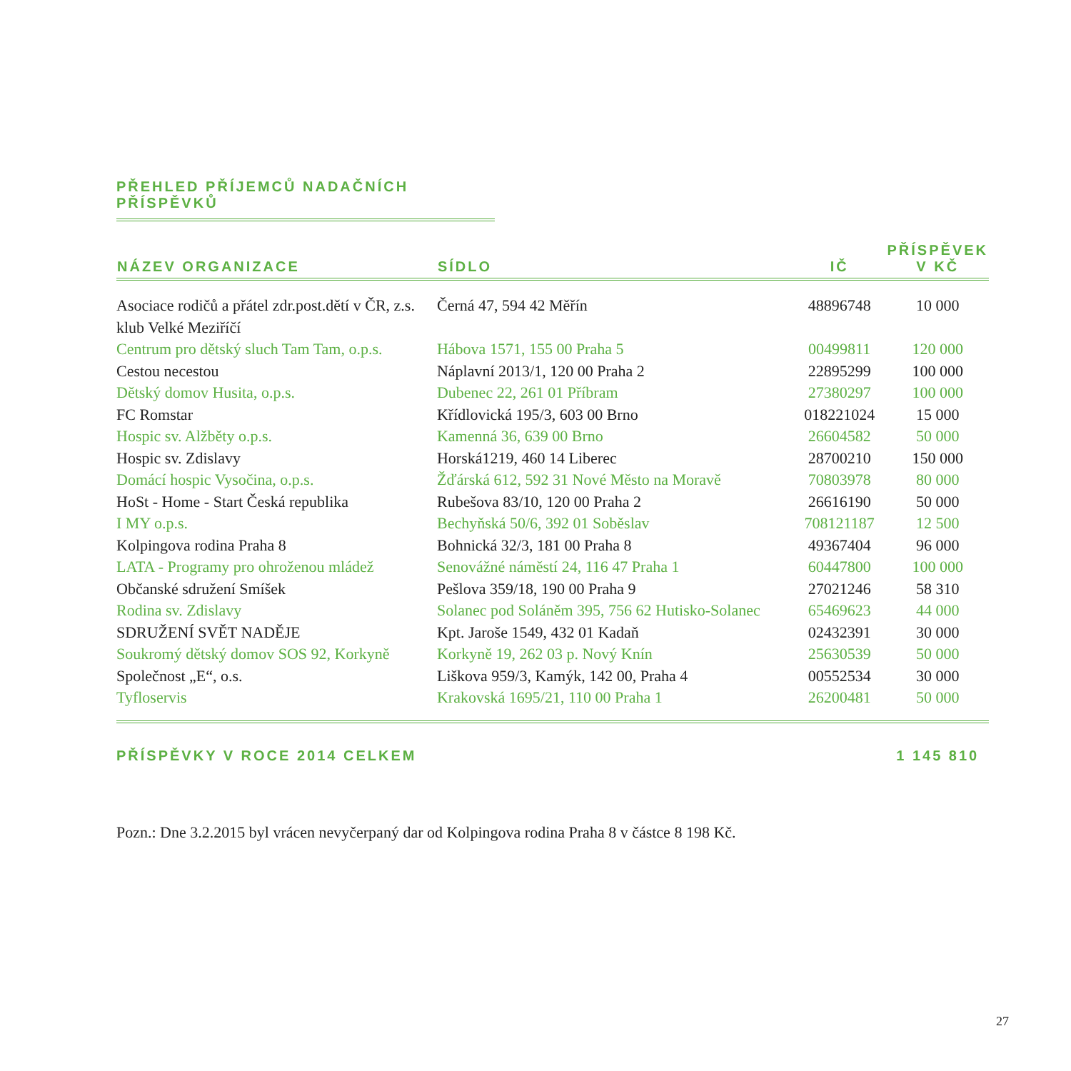PŘEHLED PŘÍJEMCŮ NADAČNÍCH PŘÍSPĚVKŮ
| NÁZEV ORGANIZACE | SÍDLO | IČ | PŘÍSPĚVEK V KČ |
| --- | --- | --- | --- |
| Asociace rodičů a přátel zdr.post.dětí v ČR, z.s. klub Velké Meziříčí | Černá 47, 594 42 Měřín | 48896748 | 10 000 |
| Centrum pro dětský sluch Tam Tam, o.p.s. | Hábova 1571, 155 00 Praha 5 | 00499811 | 120 000 |
| Cestou necestou | Náplavní 2013/1, 120 00 Praha 2 | 22895299 | 100 000 |
| Dětský domov Husita, o.p.s. | Dubenec 22, 261 01 Příbram | 27380297 | 100 000 |
| FC Romstar | Křídlovická 195/3, 603 00 Brno | 018221024 | 15 000 |
| Hospic sv. Alžběty o.p.s. | Kamenná 36, 639 00 Brno | 26604582 | 50 000 |
| Hospic sv. Zdislavy | Horská1219, 460 14 Liberec | 28700210 | 150 000 |
| Domácí hospic Vysočina, o.p.s. | Žďárská 612, 592 31 Nové Město na Moravě | 70803978 | 80 000 |
| HoSt - Home - Start Česká republika | Rubešova 83/10, 120 00 Praha 2 | 26616190 | 50 000 |
| I MY o.p.s. | Bechyňská 50/6, 392 01 Soběslav | 708121187 | 12 500 |
| Kolpingova rodina Praha 8 | Bohnická 32/3, 181 00 Praha 8 | 49367404 | 96 000 |
| LATA - Programy pro ohroženou mládež | Senovážné náměstí 24, 116 47 Praha 1 | 60447800 | 100 000 |
| Občanské sdružení Smíšek | Pešlova 359/18, 190 00 Praha 9 | 27021246 | 58 310 |
| Rodina sv. Zdislavy | Solanec pod Soláněm 395, 756 62 Hutisko-Solanec | 65469623 | 44 000 |
| SDRUŽENÍ SVĚT NADĚJE | Kpt. Jaroše 1549, 432 01 Kadaň | 02432391 | 30 000 |
| Soukromý dětský domov SOS 92, Korkyně | Korkyně 19, 262 03 p. Nový Knín | 25630539 | 50 000 |
| Společnost „E“, o.s. | Liškova 959/3, Kamýk, 142 00, Praha 4 | 00552534 | 30 000 |
| Tyfloservis | Krakovská 1695/21, 110 00 Praha 1 | 26200481 | 50 000 |
| PŘÍSPĚVKY V ROCE 2014 CELKEM | | | 1 145 810 |
Pozn.: Dne 3.2.2015 byl vrácen nevyčerpaný dar od Kolpingova rodina Praha 8 v částce 8 198 Kč.
27